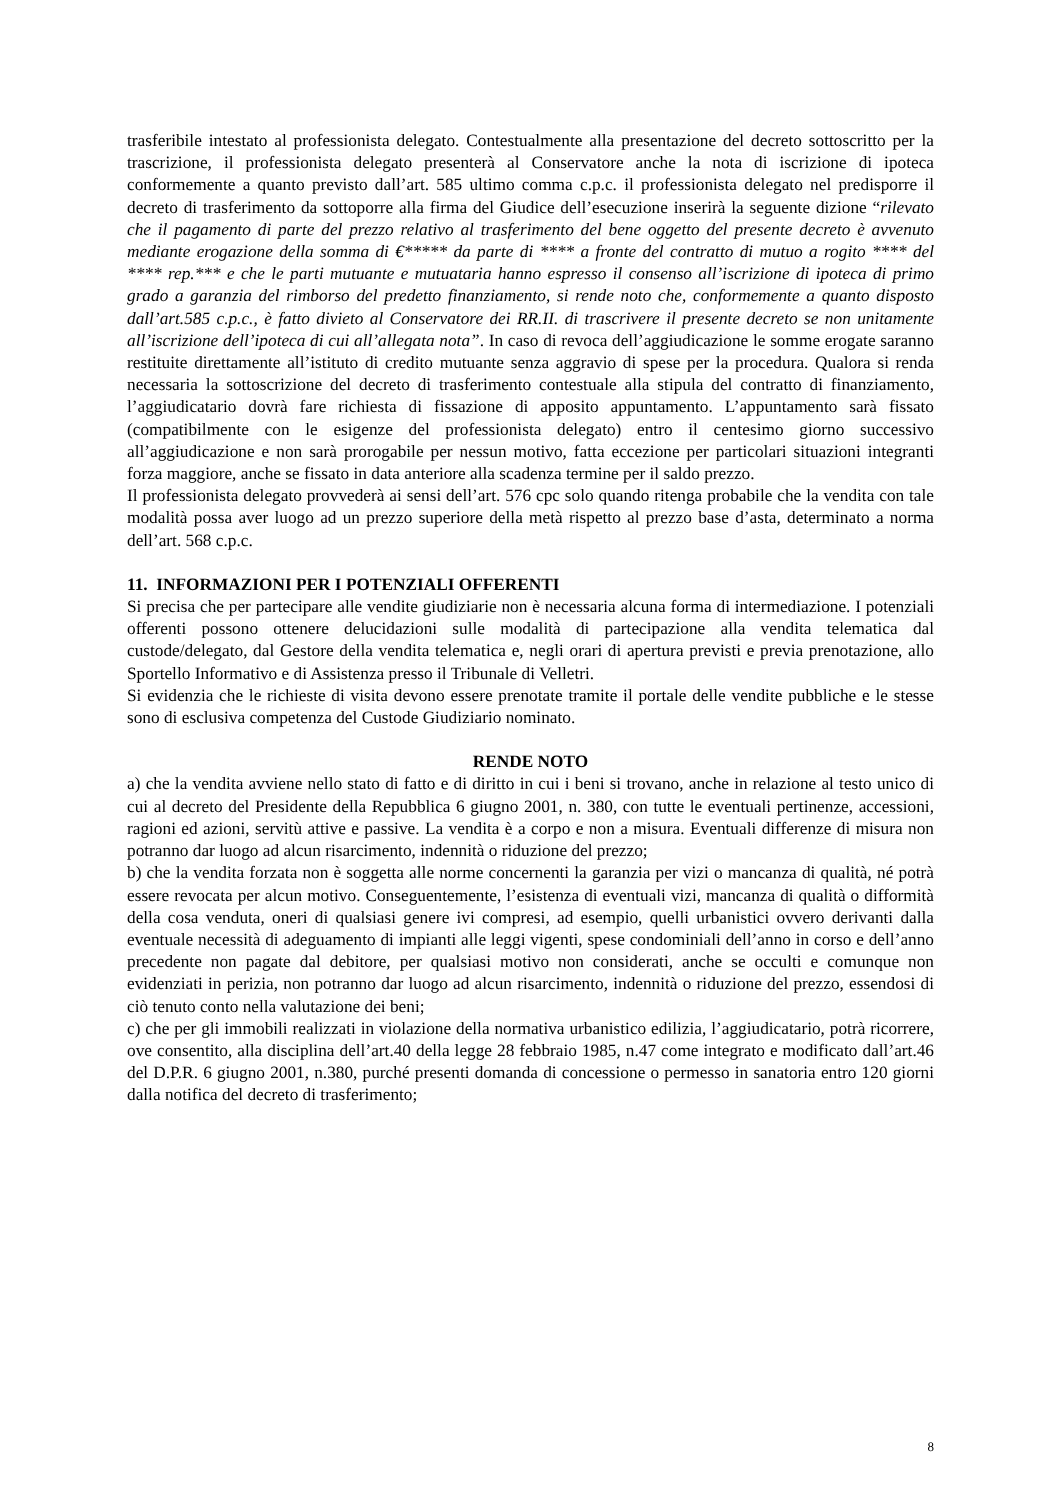trasferibile intestato al professionista delegato. Contestualmente alla presentazione del decreto sottoscritto per la trascrizione, il professionista delegato presenterà al Conservatore anche la nota di iscrizione di ipoteca conformemente a quanto previsto dall’art. 585 ultimo comma c.p.c. il professionista delegato nel predisporre il decreto di trasferimento da sottoporre alla firma del Giudice dell’esecuzione inserirà la seguente dizione “rilevato che il pagamento di parte del prezzo relativo al trasferimento del bene oggetto del presente decreto è avvenuto mediante erogazione della somma di €***** da parte di **** a fronte del contratto di mutuo a rogito **** del **** rep.*** e che le parti mutuante e mutuataria hanno espresso il consenso all’iscrizione di ipoteca di primo grado a garanzia del rimborso del predetto finanziamento, si rende noto che, conformemente a quanto disposto dall’art.585 c.p.c., è fatto divieto al Conservatore dei RR.II. di trascrivere il presente decreto se non unitamente all’iscrizione dell’ipoteca di cui all’allegata nota”. In caso di revoca dell’aggiudicazione le somme erogate saranno restituite direttamente all’istituto di credito mutuante senza aggravio di spese per la procedura. Qualora si renda necessaria la sottoscrizione del decreto di trasferimento contestuale alla stipula del contratto di finanziamento, l’aggiudicatario dovrà fare richiesta di fissazione di apposito appuntamento. L’appuntamento sarà fissato (compatibilmente con le esigenze del professionista delegato) entro il centesimo giorno successivo all’aggiudicazione e non sarà prorogabile per nessun motivo, fatta eccezione per particolari situazioni integranti forza maggiore, anche se fissato in data anteriore alla scadenza termine per il saldo prezzo.
Il professionista delegato provvederà ai sensi dell’art. 576 cpc solo quando ritenga probabile che la vendita con tale modalità possa aver luogo ad un prezzo superiore della metà rispetto al prezzo base d’asta, determinato a norma dell’art. 568 c.p.c.
11. INFORMAZIONI PER I POTENZIALI OFFERENTI
Si precisa che per partecipare alle vendite giudiziarie non è necessaria alcuna forma di intermediazione. I potenziali offerenti possono ottenere delucidazioni sulle modalità di partecipazione alla vendita telematica dal custode/delegato, dal Gestore della vendita telematica e, negli orari di apertura previsti e previa prenotazione, allo Sportello Informativo e di Assistenza presso il Tribunale di Velletri.
Si evidenzia che le richieste di visita devono essere prenotate tramite il portale delle vendite pubbliche e le stesse sono di esclusiva competenza del Custode Giudiziario nominato.
RENDE NOTO
a) che la vendita avviene nello stato di fatto e di diritto in cui i beni si trovano, anche in relazione al testo unico di cui al decreto del Presidente della Repubblica 6 giugno 2001, n. 380, con tutte le eventuali pertinenze, accessioni, ragioni ed azioni, servitù attive e passive. La vendita è a corpo e non a misura. Eventuali differenze di misura non potranno dar luogo ad alcun risarcimento, indennità o riduzione del prezzo;
b) che la vendita forzata non è soggetta alle norme concernenti la garanzia per vizi o mancanza di qualità, né potrà essere revocata per alcun motivo. Conseguentemente, l’esistenza di eventuali vizi, mancanza di qualità o difformità della cosa venduta, oneri di qualsiasi genere ivi compresi, ad esempio, quelli urbanistici ovvero derivanti dalla eventuale necessità di adeguamento di impianti alle leggi vigenti, spese condominiali dell’anno in corso e dell’anno precedente non pagate dal debitore, per qualsiasi motivo non considerati, anche se occulti e comunque non evidenziati in perizia, non potranno dar luogo ad alcun risarcimento, indennità o riduzione del prezzo, essendosi di ciò tenuto conto nella valutazione dei beni;
c) che per gli immobili realizzati in violazione della normativa urbanistico edilizia, l’aggiudicatario, potrà ricorrere, ove consentito, alla disciplina dell’art.40 della legge 28 febbraio 1985, n.47 come integrato e modificato dall’art.46 del D.P.R. 6 giugno 2001, n.380, purché presenti domanda di concessione o permesso in sanatoria entro 120 giorni dalla notifica del decreto di trasferimento;
8